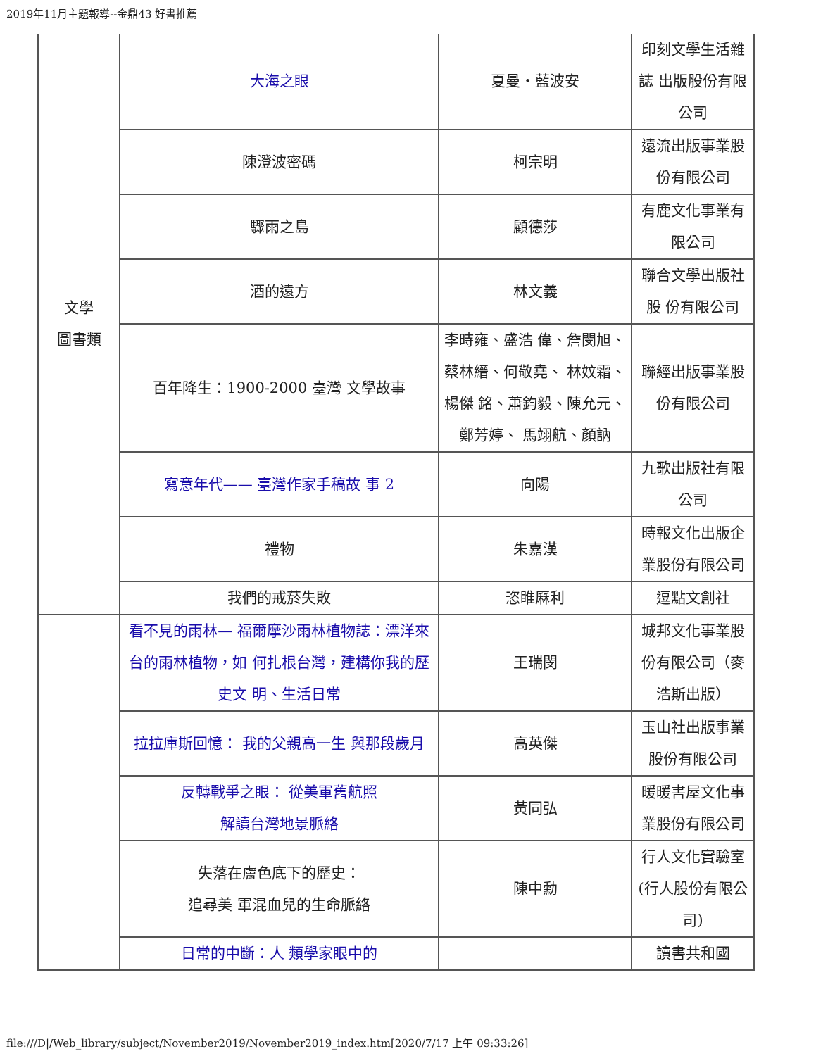2019年11月主題報導--金鼎43 好書推薦
| 文學 圖書類 | 大海之眼 | 夏曼・藍波安 | 印刻文學生活雜誌 出版股份有限公司 |
| | 陳澄波密碼 | 柯宗明 | 遠流出版事業股份有限公司 |
| | 驟雨之島 | 顧德莎 | 有鹿文化事業有限公司 |
| | 酒的遠方 | 林文義 | 聯合文學出版社股 份有限公司 |
| | 百年降生：1900-2000 臺灣 文學故事 | 李時雍、盛浩 偉、詹閔旭、蔡林縉、何敬堯、 林妏霜、楊傑 銘、蕭鈞毅、陳允元、鄭芳婷、 馬翊航、顏訥 | 聯經出版事業股份有限公司 |
| | 寫意年代—— 臺灣作家手稿故 事 2 | 向陽 | 九歌出版社有限公司 |
| | 禮物 | 朱嘉漢 | 時報文化出版企業股份有限公司 |
| | 我們的戒菸失敗 | 恣睢厤利 | 逗點文創社 |
| | 看不見的雨林— 福爾摩沙雨林植物誌：漂洋來台的雨林植物，如 何扎根台灣，建構你我的歷史文 明、生活日常 | 王瑞閔 | 城邦文化事業股份有限公司（麥浩斯出版） |
| | 拉拉庫斯回憶： 我的父親高一生 與那段歲月 | 高英傑 | 玉山社出版事業股份有限公司 |
| | 反轉戰爭之眼： 從美軍舊航照 解讀台灣地景脈絡 | 黃同弘 | 暖暖書屋文化事業股份有限公司 |
| | 失落在膚色底下的歷史： 追尋美 軍混血兒的生命脈絡 | 陳中勳 | 行人文化實驗室(行人股份有限公司) |
| | 日常的中斷：人 類學家眼中的 | | 讀書共和國 |
file:///D|/Web_library/subject/November2019/November2019_index.htm[2020/7/17 上午 09:33:26]